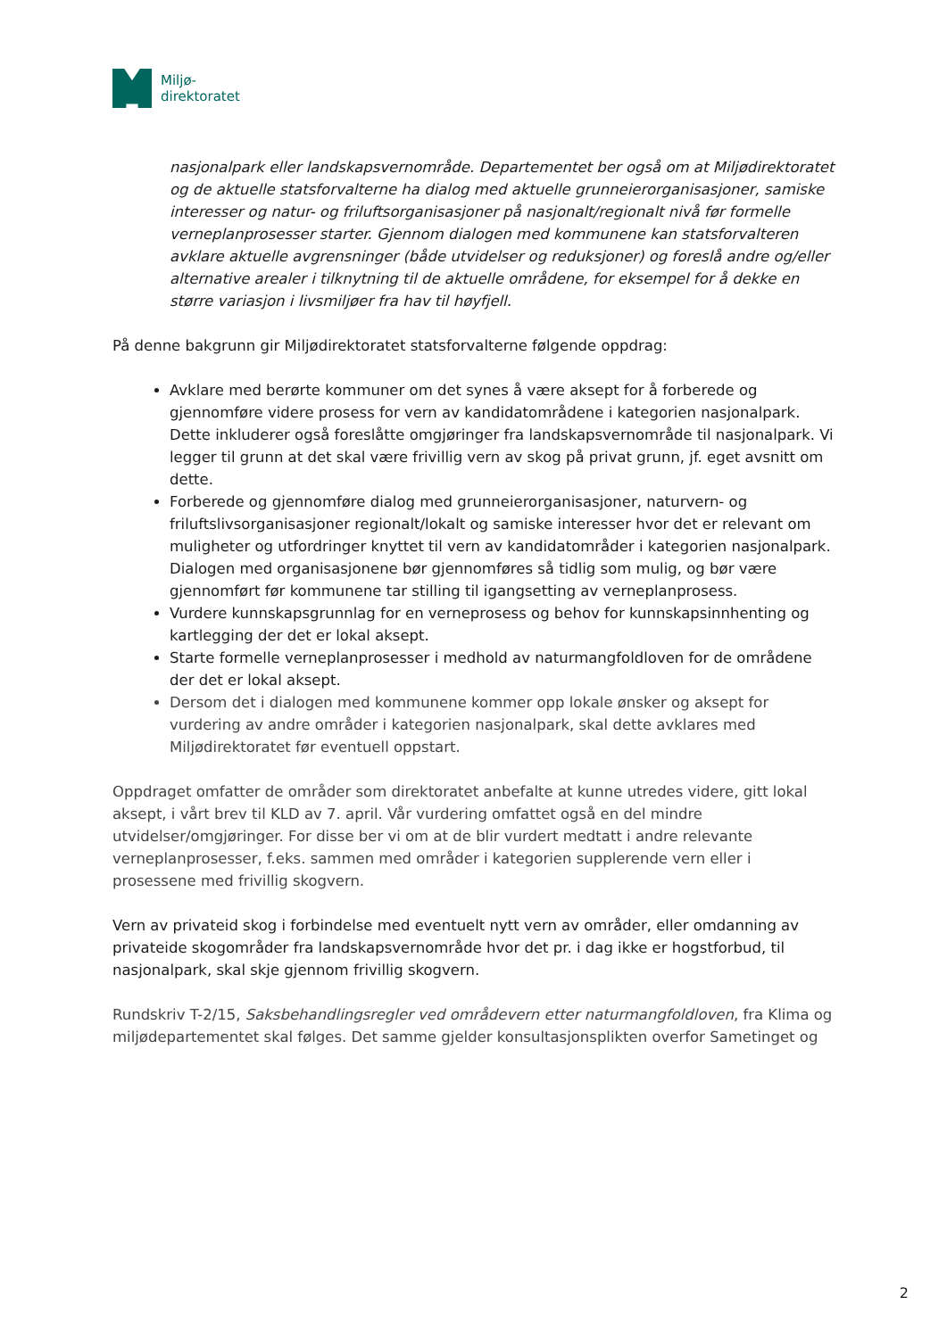Miljø-
direktoratet
nasjonalpark eller landskapsvernområde. Departementet ber også om at Miljødirektoratet og de aktuelle statsforvalterne ha dialog med aktuelle grunneierorganisasjoner, samiske interesser og natur- og friluftsorganisasjoner på nasjonalt/regionalt nivå før formelle verneplanprosesser starter. Gjennom dialogen med kommunene kan statsforvalteren avklare aktuelle avgrensninger (både utvidelser og reduksjoner) og foreslå andre og/eller alternative arealer i tilknytning til de aktuelle områdene, for eksempel for å dekke en større variasjon i livsmiljøer fra hav til høyfjell.
På denne bakgrunn gir Miljødirektoratet statsforvalterne følgende oppdrag:
Avklare med berørte kommuner om det synes å være aksept for å forberede og gjennomføre videre prosess for vern av kandidatområdene i kategorien nasjonalpark. Dette inkluderer også foreslåtte omgjøringer fra landskapsvernområde til nasjonalpark. Vi legger til grunn at det skal være frivillig vern av skog på privat grunn, jf. eget avsnitt om dette.
Forberede og gjennomføre dialog med grunneierorganisasjoner, naturvern- og friluftslivsorganisasjoner regionalt/lokalt og samiske interesser hvor det er relevant om muligheter og utfordringer knyttet til vern av kandidatområder i kategorien nasjonalpark. Dialogen med organisasjonene bør gjennomføres så tidlig som mulig, og bør være gjennomført før kommunene tar stilling til igangsetting av verneplanprosess.
Vurdere kunnskapsgrunnlag for en verneprosess og behov for kunnskapsinnhenting og kartlegging der det er lokal aksept.
Starte formelle verneplanprosesser i medhold av naturmangfoldloven for de områdene der det er lokal aksept.
Dersom det i dialogen med kommunene kommer opp lokale ønsker og aksept for vurdering av andre områder i kategorien nasjonalpark, skal dette avklares med Miljødirektoratet før eventuell oppstart.
Oppdraget omfatter de områder som direktoratet anbefalte at kunne utredes videre, gitt lokal aksept, i vårt brev til KLD av 7. april. Vår vurdering omfattet også en del mindre utvidelser/omgjøringer. For disse ber vi om at de blir vurdert medtatt i andre relevante verneplanprosesser, f.eks. sammen med områder i kategorien supplerende vern eller i prosessene med frivillig skogvern.
Vern av privateid skog i forbindelse med eventuelt nytt vern av områder, eller omdanning av privateide skogområder fra landskapsvernområde hvor det pr. i dag ikke er hogstforbud, til nasjonalpark, skal skje gjennom frivillig skogvern.
Rundskriv T-2/15, Saksbehandlingsregler ved områdevern etter naturmangfoldloven, fra Klima og miljødepartementet skal følges. Det samme gjelder konsultasjonsplikten overfor Sametinget og
2